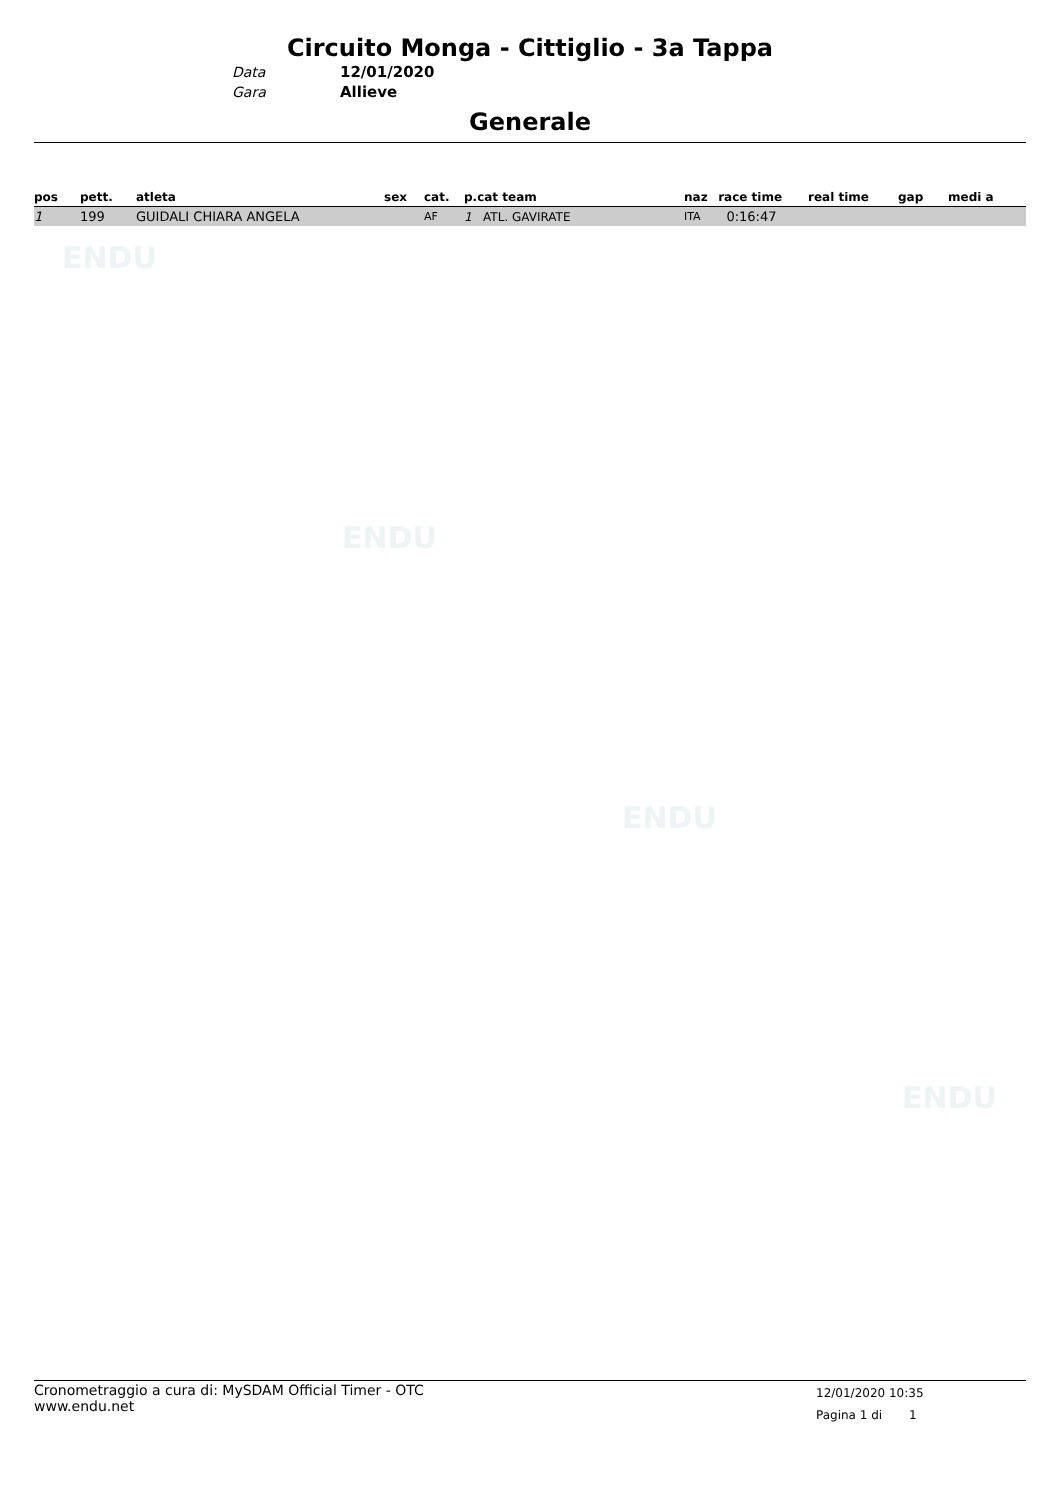Circuito Monga - Cittiglio - 3a Tappa
Data 12/01/2020
Gara Allieve
Generale
| pos | pett. | atleta | sex | cat. | p.cat team | naz | race time | real time | gap | medi a |
| --- | --- | --- | --- | --- | --- | --- | --- | --- | --- | --- |
| 1 | 199 | GUIDALI CHIARA ANGELA | | AF | 1 ATL. GAVIRATE | ITA | 0:16:47 | | | |
ENDU
ENDU
ENDU
ENDU
Cronometraggio a cura di: MySDAM Official Timer - OTC
www.endu.net
12/01/2020 10:35
Pagina 1 di 1